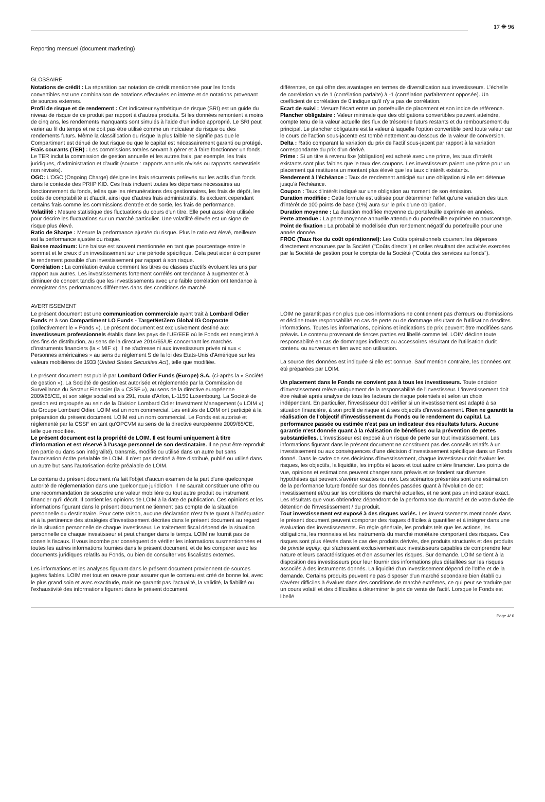17 ✳ 96
Reporting mensuel (document marketing)
GLOSSAIRE
Notations de crédit : La répartition par notation de crédit mentionnée pour les fonds convertibles est une combinaison de notations effectuées en interne et de notations provenant de sources externes.
Profil de risque et de rendement : Cet indicateur synthétique de risque (SRI) est un guide du niveau de risque de ce produit par rapport à d'autres produits. Si les données remontent à moins de cinq ans, les rendements manquants sont simulés à l'aide d'un indice approprié. Le SRI peut varier au fil du temps et ne doit pas être utilisé comme un indicateur du risque ou des rendements futurs. Même la classification du risque la plus faible ne signifie pas que le Compartiment est dénué de tout risque ou que le capital est nécessairement garanti ou protégé.
Frais courants (TER) : Les commissions totales servant à gérer et à faire fonctionner un fonds. Le TER inclut la commission de gestion annuelle et les autres frais, par exemple, les frais juridiques, d'administration et d'audit (source : rapports annuels révisés ou rapports semestriels non révisés).
OGC: L'OGC (Ongoing Charge) désigne les frais récurrents prélevés sur les actifs d'un fonds dans le contexte des PRIIP KID. Ces frais incluent toutes les dépenses nécessaires au fonctionnement du fonds, telles que les rémunérations des gestionnaires, les frais de dépôt, les coûts de comptabilité et d'audit, ainsi que d'autres frais administratifs. Ils excluent cependant certains frais comme les commissions d'entrée et de sortie, les frais de performance.
Volatilité : Mesure statistique des fluctuations du cours d'un titre. Elle peut aussi être utilisée pour décrire les fluctuations sur un marché particulier. Une volatilité élevée est un signe de risque plus élevé.
Ratio de Sharpe : Mesure la performance ajustée du risque. Plus le ratio est élevé, meilleure est la performance ajustée du risque.
Baisse maximum: Une baisse est souvent mentionnée en tant que pourcentage entre le sommet et le creux d'un investissement sur une période spécifique. Cela peut aider à comparer le rendement possible d'un investissement par rapport à son risque.
Corrélation : La corrélation évalue comment les titres ou classes d'actifs évoluent les uns par rapport aux autres. Les investissements fortement corrélés ont tendance à augmenter et à diminuer de concert tandis que les investissements avec une faible corrélation ont tendance à enregistrer des performances différentes dans des conditions de marché
différentes, ce qui offre des avantages en termes de diversification aux investisseurs. L'échelle de corrélation va de 1 (corrélation parfaite) à -1 (corrélation parfaitement opposée). Un coefficient de corrélation de 0 indique qu'il n'y a pas de corrélation.
Ecart de suivi : Mesure l'écart entre un portefeuille de placement et son indice de référence.
Plancher obligataire : Valeur minimale que des obligations convertibles peuvent atteindre, compte tenu de la valeur actuelle des flux de trésorerie futurs restants et du remboursement du principal. Le plancher obligataire est la valeur à laquelle l'option convertible perd toute valeur car le cours de l'action sous-jacente est tombé nettement au-dessous de la valeur de conversion.
Delta : Ratio comparant la variation du prix de l'actif sous-jacent par rapport à la variation correspondante du prix d'un dérivé.
Prime : Si un titre à revenu fixe (obligation) est acheté avec une prime, les taux d'intérêt existants sont plus faibles que le taux des coupons. Les investisseurs paient une prime pour un placement qui restituera un montant plus élevé que les taux d'intérêt existants.
Rendement à l'échéance : Taux de rendement anticipé sur une obligation si elle est détenue jusqu'à l'échéance.
Coupon : Taux d'intérêt indiqué sur une obligation au moment de son émission.
Duration modifiée : Cette formule est utilisée pour déterminer l'effet qu'une variation des taux d'intérêt de 100 points de base (1%) aura sur le prix d'une obligation.
Duration moyenne : La duration modifiée moyenne du portefeuille exprimée en années.
Perte attendue : La perte moyenne annuelle attendue du portefeuille exprimée en pourcentage.
Point de fixation : La probabilité modélisée d'un rendement négatif du portefeuille pour une année donnée.
FROC (Taux fixe du coût opérationnel): Les Coûts opérationnels couvrent les dépenses directement encourues par la Société ("Coûts directs") et celles résultant des activités exercées par la Société de gestion pour le compte de la Société ("Coûts des services au fonds").
AVERTISSEMENT
Le présent document est une communication commerciale ayant trait à Lombard Odier Funds et à son Compartiment LO Funds - TargetNetZero Global IG Corporate (collectivement le « Fonds »). Le présent document est exclusivement destiné aux investisseurs professionnels établis dans les pays de l'UE/EEE où le Fonds est enregistré à des fins de distribution, au sens de la directive 2014/65/UE concernant les marchés d'instruments financiers (la « MIF »). Il ne s'adresse ni aux investisseurs privés ni aux « Personnes américaines » au sens du règlement S de la loi des Etats-Unis d'Amérique sur les valeurs mobilières de 1933 (United States Securities Act), telle que modifiée.
Le présent document est publié par Lombard Odier Funds (Europe) S.A. (ci-après la « Société de gestion »). La Société de gestion est autorisée et réglementée par la Commission de Surveillance du Secteur Financier (la « CSSF »), au sens de la directive européenne 2009/65/CE, et son siège social est sis 291, route d'Arlon, L-1150 Luxembourg. La Société de gestion est regroupée au sein de la Division Lombard Odier Investment Management (« LOIM ») du Groupe Lombard Odier. LOIM est un nom commercial. Les entités de LOIM ont participé à la préparation du présent document. LOIM est un nom commercial. Le Fonds est autorisé et réglementé par la CSSF en tant qu'OPCVM au sens de la directive européenne 2009/65/CE, telle que modifiée.
Le présent document est la propriété de LOIM. Il est fourni uniquement à titre d'information et est réservé à l'usage personnel de son destinataire. Il ne peut être reproduit (en partie ou dans son intégralité), transmis, modifié ou utilisé dans un autre but sans l'autorisation écrite préalable de LOIM. Il n'est pas destiné à être distribué, publié ou utilisé dans un autre but sans l'autorisation écrite préalable de LOIM.
Le contenu du présent document n'a fait l'objet d'aucun examen de la part d'une quelconque autorité de réglementation dans une quelconque juridiction. Il ne saurait constituer une offre ou une recommandation de souscrire une valeur mobilière ou tout autre produit ou instrument financier qu'il décrit. Il contient les opinions de LOIM à la date de publication. Ces opinions et les informations figurant dans le présent document ne tiennent pas compte de la situation personnelle du destinataire. Pour cette raison, aucune déclaration n'est faite quant à l'adéquation et à la pertinence des stratégies d'investissement décrites dans le présent document au regard de la situation personnelle de chaque investisseur. Le traitement fiscal dépend de la situation personnelle de chaque investisseur et peut changer dans le temps. LOIM ne fournit pas de conseils fiscaux. Il vous incombe par conséquent de vérifier les informations susmentionnées et toutes les autres informations fournies dans le présent document, et de les comparer avec les documents juridiques relatifs au Fonds, ou bien de consulter vos fiscalistes externes.
Les informations et les analyses figurant dans le présent document proviennent de sources jugées fiables. LOIM met tout en œuvre pour assurer que le contenu est créé de bonne foi, avec le plus grand soin et avec exactitude, mais ne garantit pas l'actualité, la validité, la fiabilité ou l'exhaustivité des informations figurant dans le présent document.
LOIM ne garantit pas non plus que ces informations ne contiennent pas d'erreurs ou d'omissions et décline toute responsabilité en cas de perte ou de dommage résultant de l'utilisation desdites informations. Toutes les informations, opinions et indications de prix peuvent être modifiées sans préavis. Le contenu provenant de tierces parties est libellé comme tel. LOIM décline toute responsabilité en cas de dommages indirects ou accessoires résultant de l'utilisation dudit contenu ou survenus en lien avec son utilisation.
La source des données est indiquée si elle est connue. Sauf mention contraire, les données ont été préparées par LOIM.
Un placement dans le Fonds ne convient pas à tous les investisseurs. Toute décision d'investissement relève uniquement de la responsabilité de l'investisseur. L'investissement doit être réalisé après analyse de tous les facteurs de risque potentiels et selon un choix indépendant. En particulier, l'investisseur doit vérifier si un investissement est adapté à sa situation financière, à son profil de risque et à ses objectifs d'investissement. Rien ne garantit la réalisation de l'objectif d'investissement du Fonds ou le rendement du capital. La performance passée ou estimée n'est pas un indicateur des résultats futurs. Aucune garantie n'est donnée quant à la réalisation de bénéfices ou la prévention de pertes substantielles. L'investisseur est exposé à un risque de perte sur tout investissement. Les informations figurant dans le présent document ne constituent pas des conseils relatifs à un investissement ou aux conséquences d'une décision d'investissement spécifique dans un Fonds donné. Dans le cadre de ses décisions d'investissement, chaque investisseur doit évaluer les risques, les objectifs, la liquidité, les impôts et taxes et tout autre critère financier. Les points de vue, opinions et estimations peuvent changer sans préavis et se fondent sur diverses hypothèses qui peuvent s'avérer exactes ou non. Les scénarios présentés sont une estimation de la performance future fondée sur des données passées quant à l'évolution de cet investissement et/ou sur les conditions de marché actuelles, et ne sont pas un indicateur exact. Les résultats que vous obtiendrez dépendront de la performance du marché et de votre durée de détention de l'investissement / du produit.
Tout investissement est exposé à des risques variés. Les investissements mentionnés dans le présent document peuvent comporter des risques difficiles à quantifier et à intégrer dans une évaluation des investissements. En règle générale, les produits tels que les actions, les obligations, les monnaies et les instruments du marché monétaire comportent des risques. Ces risques sont plus élevés dans le cas des produits dérivés, des produits structurés et des produits de private equity, qui s'adressent exclusivement aux investisseurs capables de comprendre leur nature et leurs caractéristiques et d'en assumer les risques. Sur demande, LOIM se tient à la disposition des investisseurs pour leur fournir des informations plus détaillées sur les risques associés à des instruments donnés. La liquidité d'un investissement dépend de l'offre et de la demande. Certains produits peuvent ne pas disposer d'un marché secondaire bien établi ou s'avérer difficiles à évaluer dans des conditions de marché extrêmes, ce qui peut se traduire par un cours volatil et des difficultés à déterminer le prix de vente de l'actif. Lorsque le Fonds est libellé
Page 4/ 6